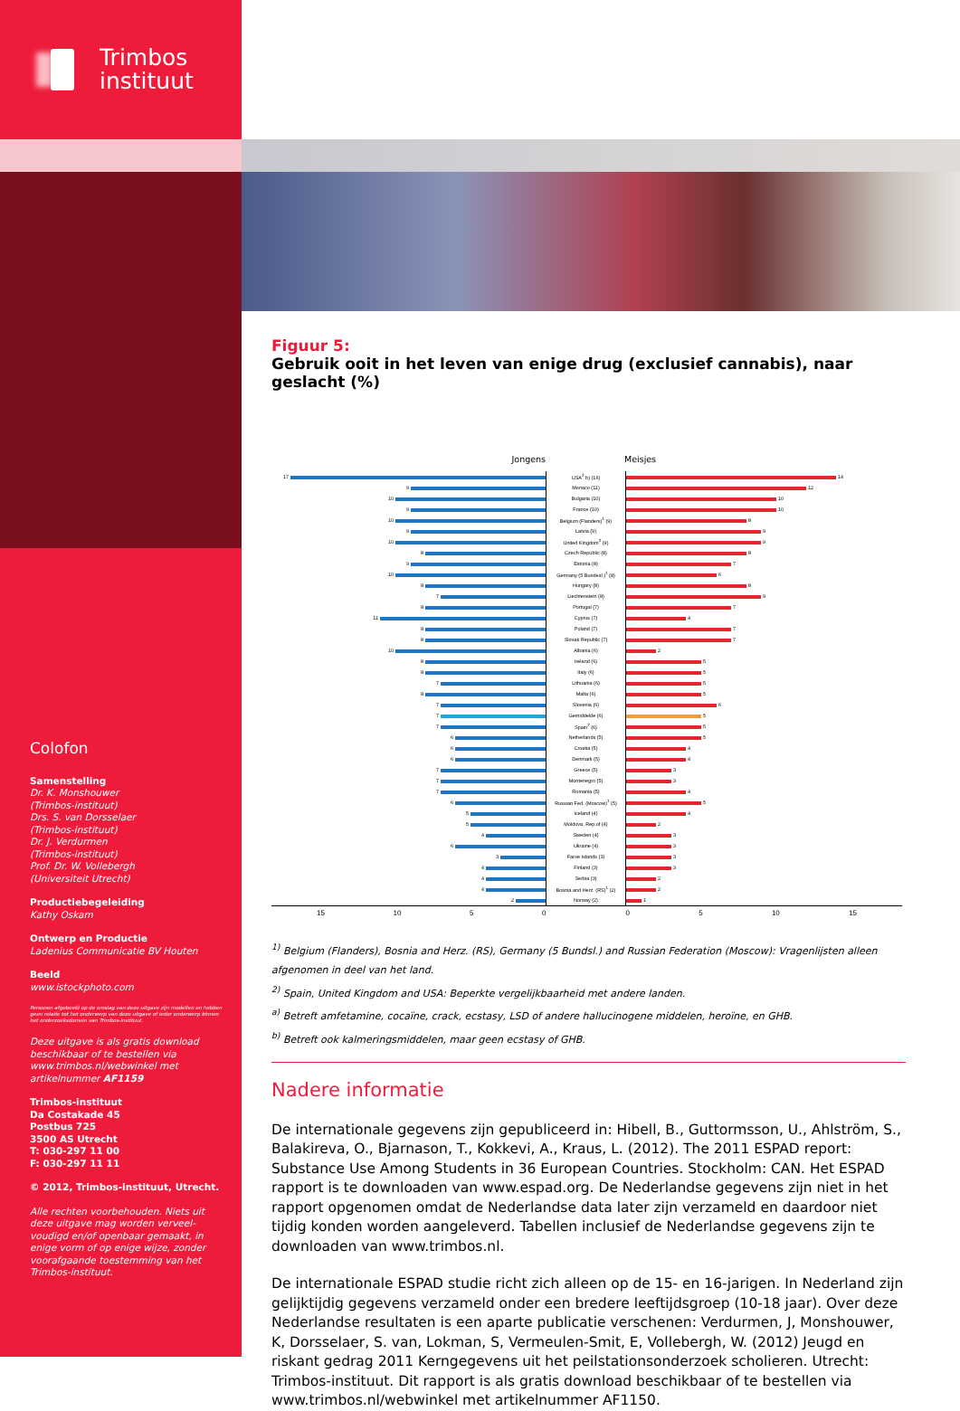Trimbos
instituut
Colofon
Samenstelling
Dr. K. Monshouwer
(Trimbos-instituut)
Drs. S. van Dorsselaer
(Trimbos-instituut)
Dr. J. Verdurmen
(Trimbos-instituut)
Prof. Dr. W. Vollebergh
(Universiteit Utrecht)
Productiebegeleiding
Kathy Oskam
Ontwerp en Productie
Ladenius Communicatie BV Houten
Beeld
www.istockphoto.com
Personen afgebeeld op de omslag van deze uitgave zijn modellen en hebben geen relatie tot het onderwerp van deze uitgave of ieder onderwerp binnen het onderzoeksdomein van Trimbos-instituut.
Deze uitgave is als gratis download beschikbaar of te bestellen via www.trimbos.nl/webwinkel met artikelnummer AF1159
Trimbos-instituut
Da Costakade 45
Postbus 725
3500 AS Utrecht
T: 030-297 11 00
F: 030-297 11 11
© 2012, Trimbos-instituut, Utrecht.
Alle rechten voorbehouden. Niets uit deze uitgave mag worden verveel­voudigd en/of openbaar gemaakt, in enige vorm of op enige wijze, zonder voorafgaande toestemming van het Trimbos-instituut.
Figuur 5:
Gebruik ooit in het leven van enige drug (exclusief cannabis), naar geslacht (%)
Jongens Meisjes
| 17 | USA<sup>2</sup> b) (16) | 14 |
| 9 | Monaco (11) | 12 |
| 10 | Bulgaria (10) | 10 |
| 9 | France (10) | 10 |
| 10 | Belgium (Flanders)<sup>1</sup> (9) | 8 |
| 9 | Latvia (9) | 9 |
| 10 | United Kingdom<sup>2</sup> (9) | 9 |
| 8 | Czech Republic (8) | 8 |
| 9 | Estonia (8) | 7 |
| 10 | Germany (5 Bundesl.)<sup>1</sup> (8) | 6 |
| 8 | Hungary (8) | 8 |
| 7 | Liechtenstein (8) | 9 |
| 8 | Portugal (7) | 7 |
| 11 | Cyprus (7) | 4 |
| 8 | Poland (7) | 7 |
| 8 | Slovak Republic (7) | 7 |
| 10 | Albania (6) | 2 |
| 8 | Ireland (6) | 5 |
| 8 | Italy (6) | 5 |
| 7 | Lithuania (6) | 5 |
| 8 | Malta (6) | 5 |
| 7 | Slovenia (6) | 6 |
| 7 | Gemiddelde (6) | 5 |
| 7 | Spain<sup>2</sup> (6) | 5 |
| 6 | Netherlands (5) | 5 |
| 6 | Croatia (5) | 4 |
| 6 | Denmark (5) | 4 |
| 7 | Greece (5) | 3 |
| 7 | Montenegro (5) | 3 |
| 7 | Romania (5) | 4 |
| 6 | Russian Fed. (Moscow)<sup>1</sup> (5) | 5 |
| 5 | Iceland (4) | 4 |
| 5 | Moldova, Rep.of (4) | 2 |
| 4 | Sweden (4) | 3 |
| 6 | Ukraine (4) | 3 |
| 3 | Faroe Islands (3) | 3 |
| 4 | Finland (3) | 3 |
| 4 | Serbia (3) | 2 |
| 4 | Bosnia and Herz. (RS)<sup>1</sup> (2) | 2 |
| 2 | Norway (2) | 1 |
| 15 10 5 0 | | 0 5 10 15 |
<sup>1)</sup> Belgium (Flanders), Bosnia and Herz. (RS), Germany (5 Bundsl.) and Russian Federation (Moscow): Vragenlijsten alleen afgenomen in deel van het land.
<sup>2)</sup> Spain, United Kingdom and USA: Beperkte vergelijkbaarheid met andere landen.
<sup>a)</sup> Betreft amfetamine, cocaïne, crack, ecstasy, LSD of andere hallucinogene middelen, heroïne, en GHB.
<sup>b)</sup> Betreft ook kalmeringsmiddelen, maar geen ecstasy of GHB.
Nadere informatie
De internationale gegevens zijn gepubliceerd in: Hibell, B., Guttormsson, U., Ahlström, S., Balakireva, O., Bjarnason, T., Kokkevi, A., Kraus, L. (2012). The 2011 ESPAD report: Substance Use Among Students in 36 European Countries. Stockholm: CAN. Het ESPAD rapport is te downloaden van www.espad.org. De Nederlandse gegevens zijn niet in het rapport opgenomen omdat de Nederlandse data later zijn verzameld en daardoor niet tijdig konden worden aange­leverd. Tabellen inclusief de Nederlandse gegevens zijn te downloaden van www.trimbos.nl.
De internationale ESPAD studie richt zich alleen op de 15- en 16-jarigen. In Nederland zijn gelijktijdig gegevens verzameld onder een bredere leeftijdsgroep (10-18 jaar). Over deze Nederlandse resultaten is een aparte publicatie verschenen: Verdurmen, J, Monshouwer, K, Dorsselaer, S. van, Lokman, S, Vermeulen-Smit, E, Vollebergh, W. (2012) Jeugd en riskant gedrag 2011 Kerngegevens uit het peilstationsonderzoek scholieren. Utrecht: Trimbos-instituut. Dit rapport is als gratis download beschikbaar of te bestellen via www.trimbos.nl/webwinkel met artikelnummer AF1150.